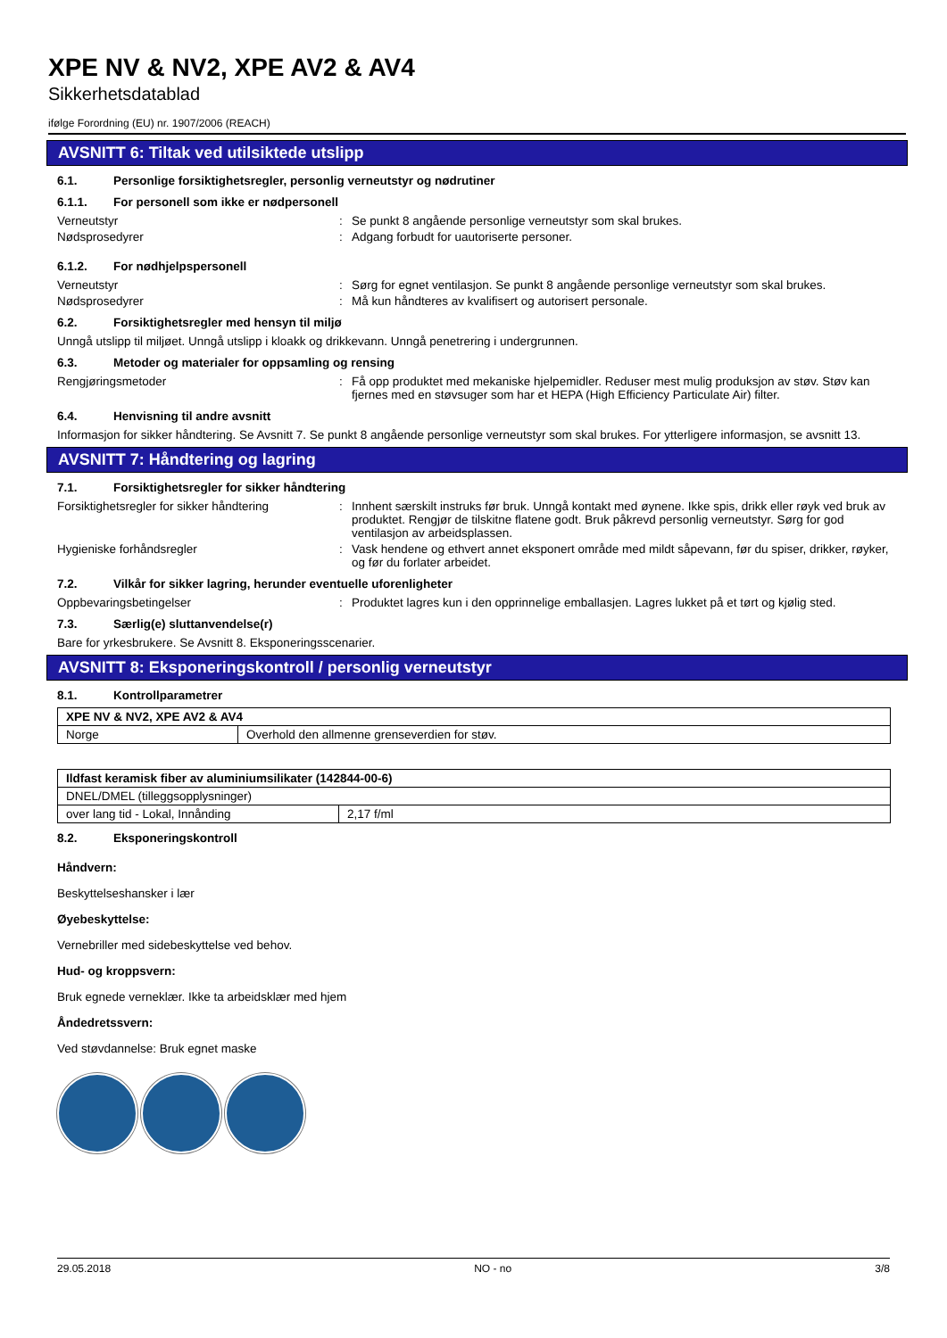XPE NV & NV2, XPE AV2 & AV4
Sikkerhetsdatablad
ifølge Forordning (EU) nr. 1907/2006 (REACH)
AVSNITT 6: Tiltak ved utilsiktede utslipp
6.1. Personlige forsiktighetsregler, personlig verneutstyr og nødrutiner
6.1.1. For personell som ikke er nødpersonell
Verneutstyr : Se punkt 8 angående personlige verneutstyr som skal brukes.
Nødsprosedyrer : Adgang forbudt for uautoriserte personer.
6.1.2. For nødhjelpspersonell
Verneutstyr : Sørg for egnet ventilasjon. Se punkt 8 angående personlige verneutstyr som skal brukes.
Nødsprosedyrer : Må kun håndteres av kvalifisert og autorisert personale.
6.2. Forsiktighetsregler med hensyn til miljø
Unngå utslipp til miljøet. Unngå utslipp i kloakk og drikkevann. Unngå penetrering i undergrunnen.
6.3. Metoder og materialer for oppsamling og rensing
Rengjøringsmetoder : Få opp produktet med mekaniske hjelpemidler. Reduser mest mulig produksjon av støv. Støv kan fjernes med en støvsuger som har et HEPA (High Efficiency Particulate Air) filter.
6.4. Henvisning til andre avsnitt
Informasjon for sikker håndtering. Se Avsnitt 7. Se punkt 8 angående personlige verneutstyr som skal brukes. For ytterligere informasjon, se avsnitt 13.
AVSNITT 7: Håndtering og lagring
7.1. Forsiktighetsregler for sikker håndtering
Forsiktighetsregler for sikker håndtering
: Innhent særskilt instruks før bruk. Unngå kontakt med øynene. Ikke spis, drikk eller røyk ved bruk av produktet. Rengjør de tilskitne flatene godt. Bruk påkrevd personlig verneutstyr. Sørg for god ventilasjon av arbeidsplassen.
Hygieniske forhåndsregler : Vask hendene og ethvert annet eksponert område med mildt såpevann, før du spiser, drikker, røyker, og før du forlater arbeidet.
7.2. Vilkår for sikker lagring, herunder eventuelle uforenligheter
Oppbevaringsbetingelser : Produktet lagres kun i den opprinnelige emballasjen. Lagres lukket på et tørt og kjølig sted.
7.3. Særlig(e) sluttanvendelse(r)
Bare for yrkesbrukere. Se Avsnitt 8. Eksponeringsscenarier.
AVSNITT 8: Eksponeringskontroll / personlig verneutstyr
8.1. Kontrollparametrer
| XPE NV & NV2, XPE AV2 & AV4 | |
| Norge | Overhold den allmenne grenseverdien for støv. |
| Ildfast keramisk fiber av aluminiumsilikater (142844-00-6) | |
| DNEL/DMEL (tilleggsopplysninger) | |
| over lang tid - Lokal, Innånding | 2,17 f/ml |
8.2. Eksponeringskontroll
Håndvern:
Beskyttelseshansker i lær
Øyebeskyttelse:
Vernebriller med sidebeskyttelse ved behov.
Hud- og kroppsvern:
Bruk egnede verneklær. Ikke ta arbeidsklær med hjem
Åndedretssvern:
Ved støvdannelse: Bruk egnet maske
29.05.2018 NO - no 3/8